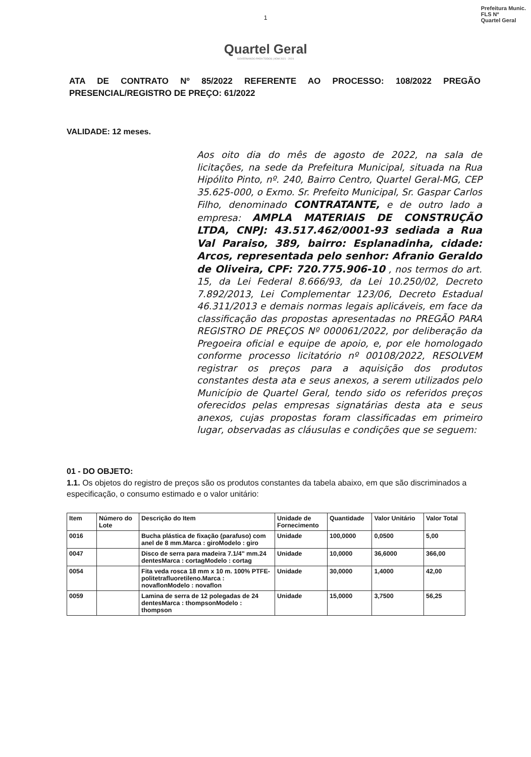1
Quartel Geral
GOVERNANDO PARA TODOS | ADM 2021 - 2024
Prefeitura Munic.
FLS Nº
Quartel Geral
ATA DE CONTRATO Nº 85/2022 REFERENTE AO PROCESSO: 108/2022 PREGÃO PRESENCIAL/REGISTRO DE PREÇO: 61/2022
VALIDADE: 12 meses.
Aos oito dia do mês de agosto de 2022, na sala de licitações, na sede da Prefeitura Municipal, situada na Rua Hipólito Pinto, nº. 240, Bairro Centro, Quartel Geral-MG, CEP 35.625-000, o Exmo. Sr. Prefeito Municipal, Sr. Gaspar Carlos Filho, denominado CONTRATANTE, e de outro lado a empresa: AMPLA MATERIAIS DE CONSTRUÇÃO LTDA, CNPJ: 43.517.462/0001-93 sediada a Rua Val Paraiso, 389, bairro: Esplanadinha, cidade: Arcos, representada pelo senhor: Afranio Geraldo de Oliveira, CPF: 720.775.906-10 , nos termos do art. 15, da Lei Federal 8.666/93, da Lei 10.250/02, Decreto 7.892/2013, Lei Complementar 123/06, Decreto Estadual 46.311/2013 e demais normas legais aplicáveis, em face da classificação das propostas apresentadas no PREGÃO PARA REGISTRO DE PREÇOS Nº 000061/2022, por deliberação da Pregoeira oficial e equipe de apoio, e, por ele homologado conforme processo licitatório nº 00108/2022, RESOLVEM registrar os preços para a aquisição dos produtos constantes desta ata e seus anexos, a serem utilizados pelo Município de Quartel Geral, tendo sido os referidos preços oferecidos pelas empresas signatárias desta ata e seus anexos, cujas propostas foram classificadas em primeiro lugar, observadas as cláusulas e condições que se seguem:
01 - DO OBJETO:
1.1. Os objetos do registro de preços são os produtos constantes da tabela abaixo, em que são discriminados a especificação, o consumo estimado e o valor unitário:
| Item | Número do Lote | Descrição do Item | Unidade de Fornecimento | Quantidade | Valor Unitário | Valor Total |
| --- | --- | --- | --- | --- | --- | --- |
| 0016 | | Bucha plástica de fixação (parafuso) com anel de 8 mm.Marca : giroModelo : giro | Unidade | 100,0000 | 0,0500 | 5,00 |
| 0047 | | Disco de serra para madeira 7.1/4" mm.24 dentesMarca : cortagModelo : cortag | Unidade | 10,0000 | 36,6000 | 366,00 |
| 0054 | | Fita veda rosca 18 mm x 10 m. 100% PTFE-politetrafluoretileno.Marca : novaflonModelo : novaflon | Unidade | 30,0000 | 1,4000 | 42,00 |
| 0059 | | Lamina de serra de 12 polegadas de 24 dentesMarca : thompsonModelo : thompson | Unidade | 15,0000 | 3,7500 | 56,25 |